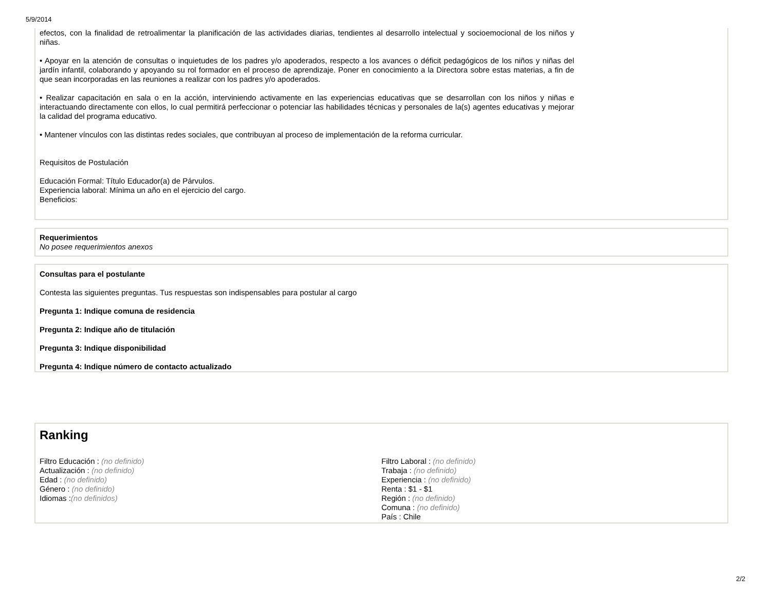5/9/2014
efectos, con la finalidad de retroalimentar la planificación de las actividades diarias, tendientes al desarrollo intelectual y socioemocional de los niños y niñas.
• Apoyar en la atención de consultas o inquietudes de los padres y/o apoderados, respecto a los avances o déficit pedagógicos de los niños y niñas del jardín infantil, colaborando y apoyando su rol formador en el proceso de aprendizaje. Poner en conocimiento a la Directora sobre estas materias, a fin de que sean incorporadas en las reuniones a realizar con los padres y/o apoderados.
• Realizar capacitación en sala o en la acción, interviniendo activamente en las experiencias educativas que se desarrollan con los niños y niñas e interactuando directamente con ellos, lo cual permitirá perfeccionar o potenciar las habilidades técnicas y personales de la(s) agentes educativas y mejorar la calidad del programa educativo.
• Mantener vínculos con las distintas redes sociales, que contribuyan al proceso de implementación de la reforma curricular.
Requisitos de Postulación
Educación Formal: Título Educador(a) de Párvulos.
Experiencia laboral: Mínima un año en el ejercicio del cargo.
Beneficios:
Requerimientos
No posee requerimientos anexos
Consultas para el postulante
Contesta las siguientes preguntas. Tus respuestas son indispensables para postular al cargo
Pregunta 1: Indique comuna de residencia
Pregunta 2: Indique año de titulación
Pregunta 3: Indique disponibilidad
Pregunta 4: Indique número de contacto actualizado
Ranking
Filtro Educación : (no definido)
Actualización : (no definido)
Edad : (no definido)
Género : (no definido)
Idiomas :(no definidos)
Filtro Laboral : (no definido)
Trabaja : (no definido)
Experiencia : (no definido)
Renta : $1 - $1
Región : (no definido)
Comuna : (no definido)
País : Chile
2/2